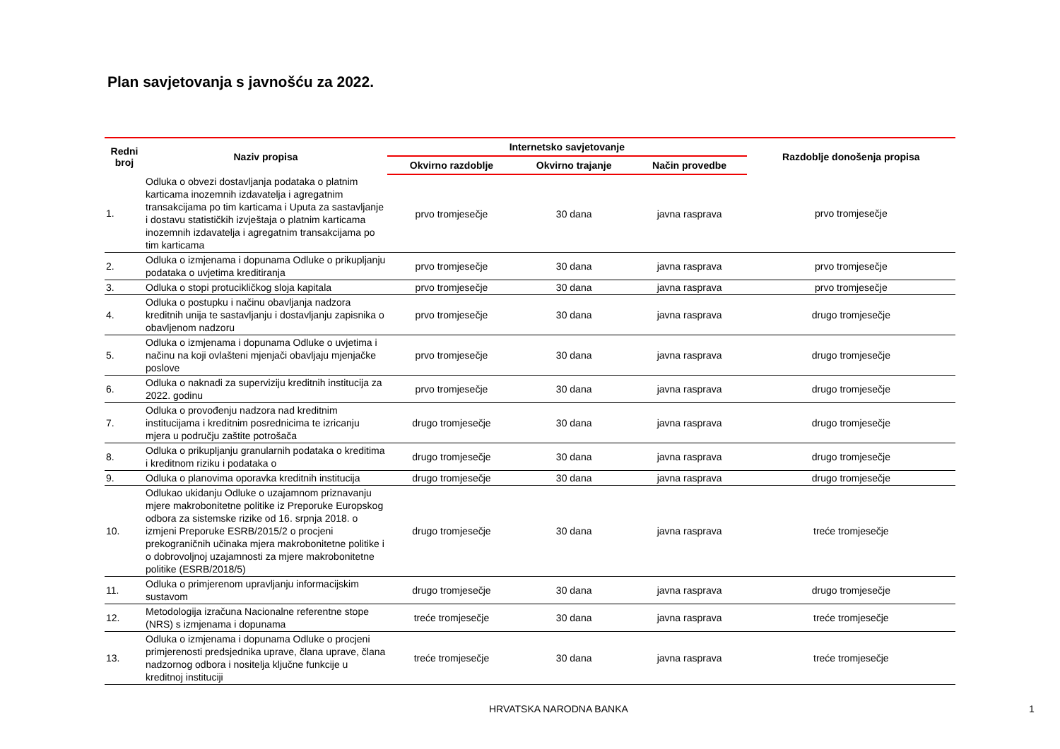Plan savjetovanja s javnošću za 2022.
| Redni broj | Naziv propisa | Internetsko savjetovanje | | | Razdoblje donošenja propisa |
| --- | --- | --- | --- | --- | --- |
| | | Okvirno razdoblje | Okvirno trajanje | Način provedbe | |
| 1. | Odluka o obvezi dostavljanja podataka o platnim karticama inozemnih izdavatelja i agregatnim transakcijama po tim karticama i Uputa za sastavljanje i dostavu statističkih izvještaja o platnim karticama inozemnih izdavatelja i agregatnim transakcijama po tim karticama | prvo tromjesečje | 30 dana | javna rasprava | prvo tromjesečje |
| 2. | Odluka o izmjenama i dopunama Odluke o prikupljanju podataka o uvjetima kreditiranja | prvo tromjesečje | 30 dana | javna rasprava | prvo tromjesečje |
| 3. | Odluka o stopi protucikličkog sloja kapitala | prvo tromjesečje | 30 dana | javna rasprava | prvo tromjesečje |
| 4. | Odluka o postupku i načinu obavljanja nadzora kreditnih unija te sastavljanju i dostavljanju zapisnika o obavljenom nadzoru | prvo tromjesečje | 30 dana | javna rasprava | drugo tromjesečje |
| 5. | Odluka o izmjenama i dopunama Odluke o uvjetima i načinu na koji ovlašteni mjenjači obavljaju mjenjačke poslove | prvo tromjesečje | 30 dana | javna rasprava | drugo tromjesečje |
| 6. | Odluka o naknadi za superviziju kreditnih institucija za 2022. godinu | prvo tromjesečje | 30 dana | javna rasprava | drugo tromjesečje |
| 7. | Odluka o provođenju nadzora nad kreditnim institucijama i kreditnim posrednicima te izricanju mjera u području zaštite potrošača | drugo tromjesečje | 30 dana | javna rasprava | drugo tromjesečje |
| 8. | Odluka o prikupljanju granularnih podataka o kreditima i kreditnom riziku i podataka o | drugo tromjesečje | 30 dana | javna rasprava | drugo tromjesečje |
| 9. | Odluka o planovima oporavka kreditnih institucija | drugo tromjesečje | 30 dana | javna rasprava | drugo tromjesečje |
| 10. | Odlukao ukidanju Odluke o uzajamnom priznavanju mjere makrobonitetne politike iz Preporuke Europskog odbora za sistemske rizike od 16. srpnja 2018. o izmjeni Preporuke ESRB/2015/2 o procjeni prekograničnih učinaka mjera makrobonitetne politike i o dobrovoljnoj uzajamnosti za mjere makrobonitetne politike (ESRB/2018/5) | drugo tromjesečje | 30 dana | javna rasprava | treće tromjesečje |
| 11. | Odluka o primjerenom upravljanju informacijskim sustavom | drugo tromjesečje | 30 dana | javna rasprava | drugo tromjesečje |
| 12. | Metodologija izračuna Nacionalne referentne stope (NRS) s izmjenama i dopunama | treće tromjesečje | 30 dana | javna rasprava | treće tromjesečje |
| 13. | Odluka o izmjenama i dopunama Odluke o procjeni primjerenosti predsjednika uprave, člana uprave, člana nadzornog odbora i nositelja ključne funkcije u kreditnoj instituciji | treće tromjesečje | 30 dana | javna rasprava | treće tromjesečje |
HRVATSKA NARODNA BANKA 1